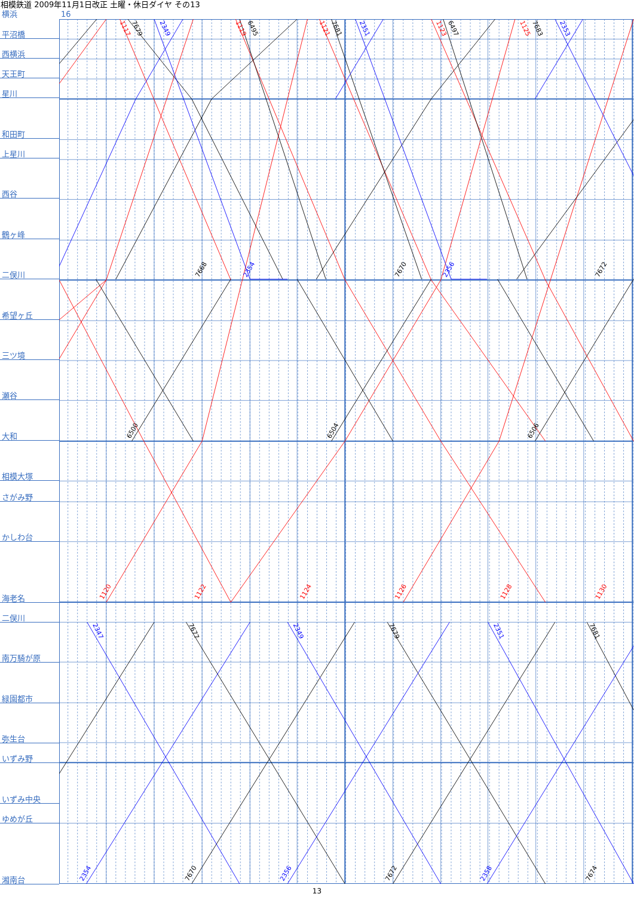相模鉄道 2009年11月1日改正 土曜・休日ダイヤ その13
横浜 16
| 平沼橋 |
| 西横浜 |
| 天王町 |
| 星川 |
| 和田町 |
| 上星川 |
| 西谷 |
| 鶴ヶ峰 |
| 二俣川 |
| 希望ヶ丘 |
| 三ツ境 |
| 瀬谷 |
| 大和 |
| 相模大塚 |
| さがみ野 |
| かしわ台 |
| 海老名 |
| 二俣川 |
| 南万騎が原 |
| 緑園都市 |
| 弥生台 |
| いずみ野 |
| いずみ中央 |
| ゆめが丘 |
| 湘南台 |
7679
1117
2349
1119
6495
1121
7681
2351
1123
6497
1125
7683
2353
7668
2354
7670
2356
7672
6500
6504
6506
1120
1122
1124
1126
1128
1130
2347
7677
2349
7679
2351
7681
2354
7670
2356
7672
2358
7674
13